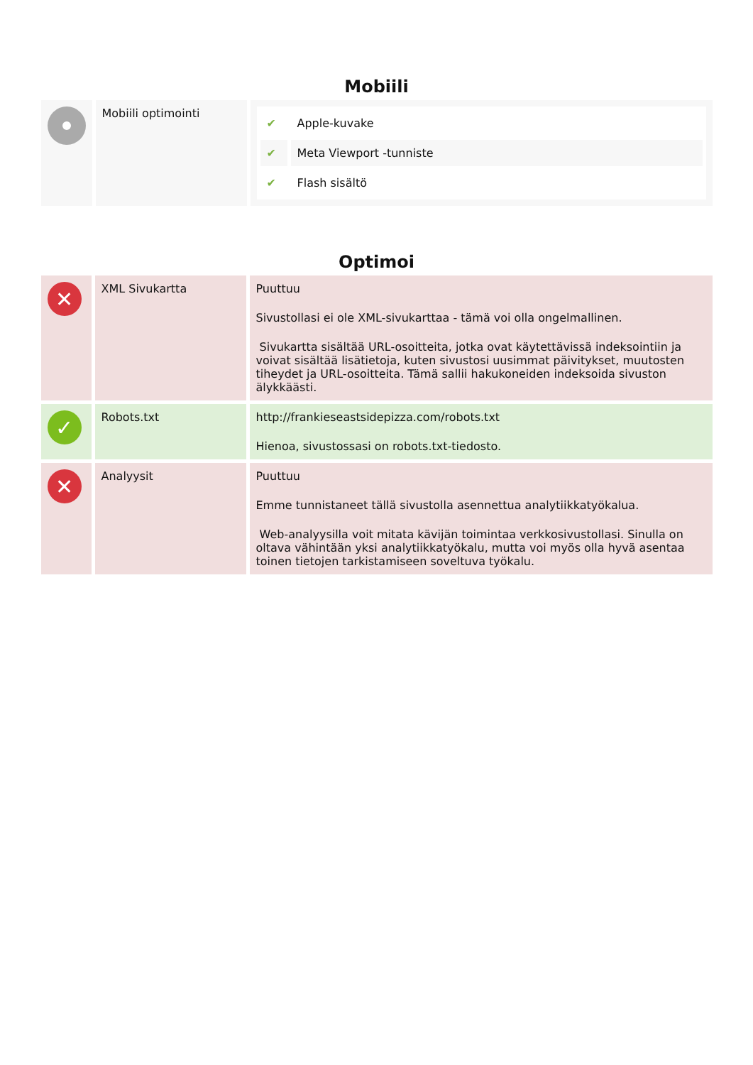Mobiili
| | Mobiili optimointi | / ✔ / Apple-kuvake / / ✔ / Meta Viewport -tunniste / / ✔ / Flash sisältö / |
Optimoi
| ✕ | XML Sivukartta | Puuttuu Sivustollasi ei ole XML-sivukarttaa - tämä voi olla ongelmallinen. Sivukartta sisältää URL-osoitteita, jotka ovat käytettävissä indeksointiin ja voivat sisältää lisätietoja, kuten sivustosi uusimmat päivitykset, muutosten tiheydet ja URL-osoitteita. Tämä sallii hakukoneiden indeksoida sivuston älykkäästi. |
| ✓ | Robots.txt | http://frankieseastsidepizza.com/robots.txt Hienoa, sivustossasi on robots.txt-tiedosto. |
| ✕ | Analyysit | Puuttuu Emme tunnistaneet tällä sivustolla asennettua analytiikkatyökalua. Web-analyysilla voit mitata kävijän toimintaa verkkosivustollasi. Sinulla on oltava vähintään yksi analytiikkatyökalu, mutta voi myös olla hyvä asentaa toinen tietojen tarkistamiseen soveltuva työkalu. |